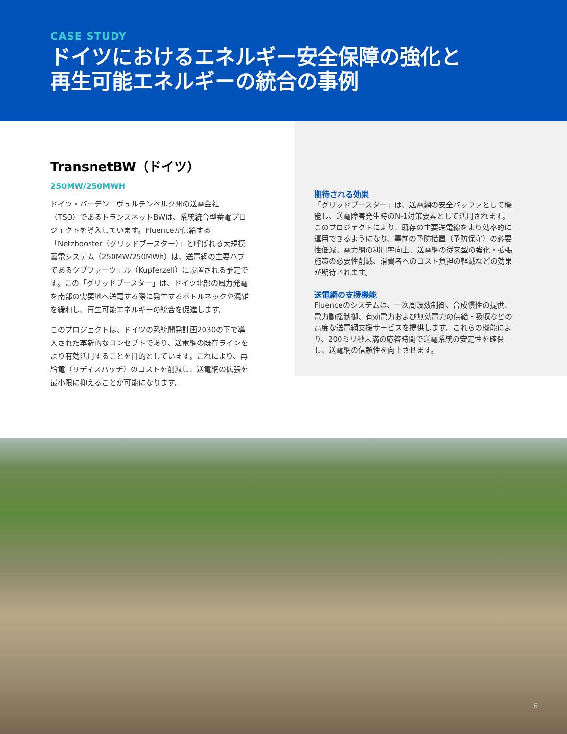CASE STUDY
ドイツにおけるエネルギー安全保障の強化と
再生可能エネルギーの統合の事例
TransnetBW（ドイツ）
250MW/250MWH
ドイツ・バーデン＝ヴュルテンベルク州の送電会社（TSO）であるトランスネットBWは、系統統合型蓄電プロジェクトを導入しています。Fluenceが供給する「Netzbooster（グリッドブースター）」と呼ばれる大規模蓄電システム（250MW/250MWh）は、送電網の主要ハブであるクプファーツェル（Kupferzell）に設置される予定です。この「グリッドブースター」は、ドイツ北部の風力発電を南部の需要地へ送電する際に発生するボトルネックや混雑を緩和し、再生可能エネルギーの統合を促進します。
このプロジェクトは、ドイツの系統開発計画2030の下で導入された革新的なコンセプトであり、送電網の既存ラインをより有効活用することを目的としています。これにより、再給電（リディスパッチ）のコストを削減し、送電網の拡張を最小限に抑えることが可能になります。
期待される効果
「グリッドブースター」は、送電網の安全バッファとして機能し、送電障害発生時のN-1対策要素として活用されます。このプロジェクトにより、既存の主要送電線をより効率的に運用できるようになり、事前の予防措置（予防保守）の必要性低減、電力網の利用率向上、送電網の従来型の強化・拡張施策の必要性削減、消費者へのコスト負担の軽減などの効果が期待されます。
送電網の支援機能
Fluenceのシステムは、一次周波数制御、合成慣性の提供、電力動揺制御、有効電力および無効電力の供給・吸収などの高度な送電網支援サービスを提供します。これらの機能により、200ミリ秒未満の応答時間で送電系統の安定性を確保し、送電網の信頼性を向上させます。
6